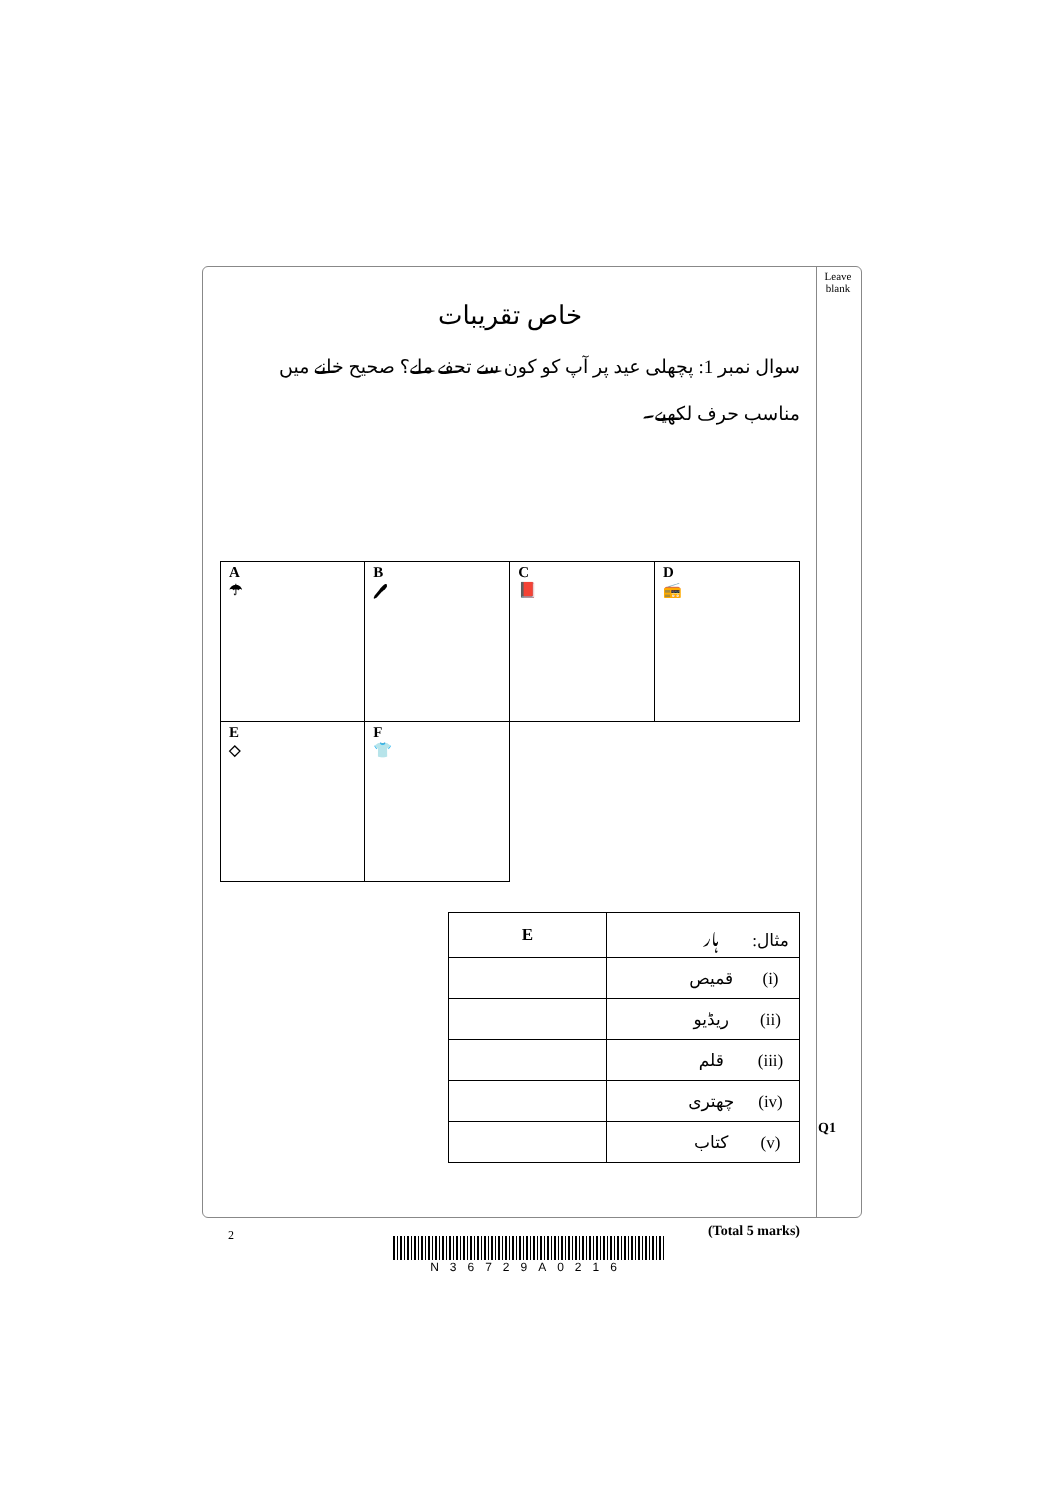Leave blank
خاص تقریبات
سوال نمبر 1: پچھلی عید پر آپ کو کون سے تحفے ملے؟ صحیح خانے میں مناسب حرف لکھیے۔
| A ☂ | B 🖊 | C 📕 | D 📻 |
| E ◇ | F 👕 | | |
| E | مثال: ہار |
| | (i) قمیص |
| | (ii) ریڈیو |
| | (iii) قلم |
| | (iv) چھتری |
| | (v) کتاب |
(Total 5 marks)
Q1
2
N36729A0216